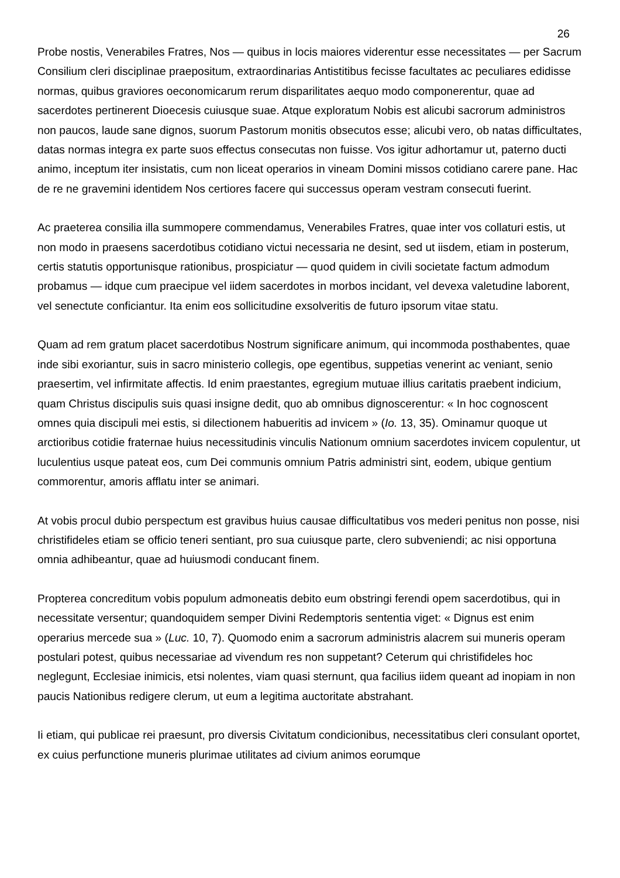26
Probe nostis, Venerabiles Fratres, Nos — quibus in locis maiores viderentur esse necessitates — per Sacrum Consilium cleri disciplinae praepositum, extraordinarias Antistitibus fecisse facultates ac peculiares edidisse normas, quibus graviores oeconomicarum rerum disparilitates aequo modo componerentur, quae ad sacerdotes pertinerent Dioecesis cuiusque suae. Atque exploratum Nobis est alicubi sacrorum administros non paucos, laude sane dignos, suorum Pastorum monitis obsecutos esse; alicubi vero, ob natas difficultates, datas normas integra ex parte suos effectus consecutas non fuisse. Vos igitur adhortamur ut, paterno ducti animo, inceptum iter insistatis, cum non liceat operarios in vineam Domini missos cotidiano carere pane. Hac de re ne gravemini identidem Nos certiores facere qui successus operam vestram consecuti fuerint.
Ac praeterea consilia illa summopere commendamus, Venerabiles Fratres, quae inter vos collaturi estis, ut non modo in praesens sacerdotibus cotidiano victui necessaria ne desint, sed ut iisdem, etiam in posterum, certis statutis opportunisque rationibus, prospiciatur — quod quidem in civili societate factum admodum probamus — idque cum praecipue vel iidem sacerdotes in morbos incidant, vel devexa valetudine laborent, vel senectute conficiantur. Ita enim eos sollicitudine exsolveritis de futuro ipsorum vitae statu.
Quam ad rem gratum placet sacerdotibus Nostrum significare animum, qui incommoda posthabentes, quae inde sibi exoriantur, suis in sacro ministerio collegis, ope egentibus, suppetias venerint ac veniant, senio praesertim, vel infirmitate affectis. Id enim praestantes, egregium mutuae illius caritatis praebent indicium, quam Christus discipulis suis quasi insigne dedit, quo ab omnibus dignoscerentur: « In hoc cognoscent omnes quia discipuli mei estis, si dilectionem habueritis ad invicem » (Io. 13, 35). Ominamur quoque ut arctioribus cotidie fraternae huius necessitudinis vinculis Nationum omnium sacerdotes invicem copulentur, ut luculentius usque pateat eos, cum Dei communis omnium Patris administri sint, eodem, ubique gentium commorentur, amoris afflatu inter se animari.
At vobis procul dubio perspectum est gravibus huius causae difficultatibus vos mederi penitus non posse, nisi christifideles etiam se officio teneri sentiant, pro sua cuiusque parte, clero subveniendi; ac nisi opportuna omnia adhibeantur, quae ad huiusmodi conducant finem.
Propterea concreditum vobis populum admoneatis debito eum obstringi ferendi opem sacerdotibus, qui in necessitate versentur; quandoquidem semper Divini Redemptoris sententia viget: « Dignus est enim operarius mercede sua » (Luc. 10, 7). Quomodo enim a sacrorum administris alacrem sui muneris operam postulari potest, quibus necessariae ad vivendum res non suppetant? Ceterum qui christifideles hoc neglegunt, Ecclesiae inimicis, etsi nolentes, viam quasi sternunt, qua facilius iidem queant ad inopiam in non paucis Nationibus redigere clerum, ut eum a legitima auctoritate abstrahant.
Ii etiam, qui publicae rei praesunt, pro diversis Civitatum condicionibus, necessitatibus cleri consulant oportet, ex cuius perfunctione muneris plurimae utilitates ad civium animos eorumque